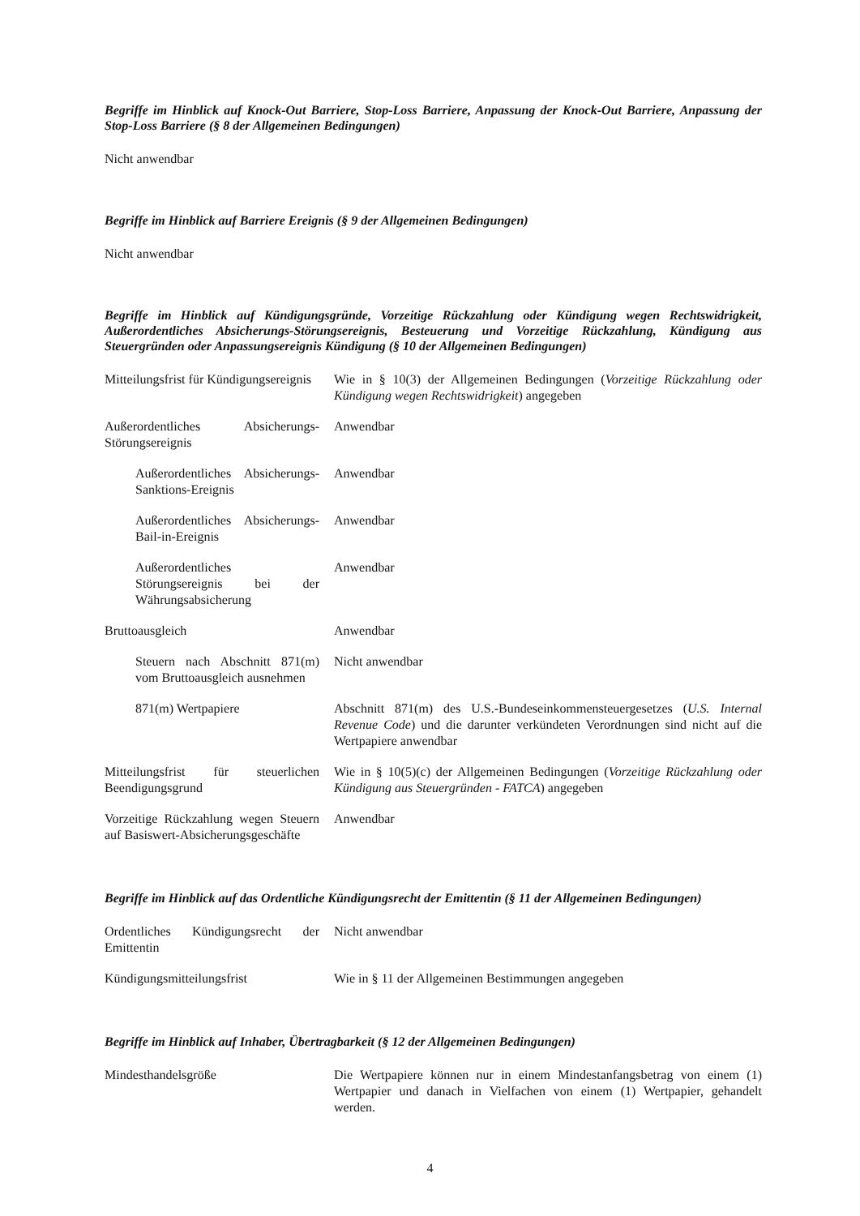Begriffe im Hinblick auf Knock-Out Barriere, Stop-Loss Barriere, Anpassung der Knock-Out Barriere, Anpassung der Stop-Loss Barriere (§ 8 der Allgemeinen Bedingungen)
Nicht anwendbar
Begriffe im Hinblick auf Barriere Ereignis (§ 9 der Allgemeinen Bedingungen)
Nicht anwendbar
Begriffe im Hinblick auf Kündigungsgründe, Vorzeitige Rückzahlung oder Kündigung wegen Rechtswidrigkeit, Außerordentliches Absicherungs-Störungsereignis, Besteuerung und Vorzeitige Rückzahlung, Kündigung aus Steuergründen oder Anpassungsereignis Kündigung (§ 10 der Allgemeinen Bedingungen)
| Mitteilungsfrist für Kündigungsereignis | Wie in § 10(3) der Allgemeinen Bedingungen ( Vorzeitige Rückzahlung oder Kündigung wegen Rechtswidrigkeit ) angegeben |
| Außerordentliches Absicherungs-Störungsereignis | Anwendbar |
| Außerordentliches Absicherungs-Sanktions-Ereignis | Anwendbar |
| Außerordentliches Absicherungs-Bail-in-Ereignis | Anwendbar |
| Außerordentliches Störungsereignis bei der Währungsabsicherung | Anwendbar |
| Bruttoausgleich | Anwendbar |
| Steuern nach Abschnitt 871(m) vom Bruttoausgleich ausnehmen | Nicht anwendbar |
| 871(m) Wertpapiere | Abschnitt 871(m) des U.S.-Bundeseinkommensteuergesetzes ( U.S. Internal Revenue Code ) und die darunter verkündeten Verordnungen sind nicht auf die Wertpapiere anwendbar |
| Mitteilungsfrist für steuerlichen Beendigungsgrund | Wie in § 10(5)(c) der Allgemeinen Bedingungen ( Vorzeitige Rückzahlung oder Kündigung aus Steuergründen - FATCA ) angegeben |
| Vorzeitige Rückzahlung wegen Steuern auf Basiswert-Absicherungsgeschäfte | Anwendbar |
Begriffe im Hinblick auf das Ordentliche Kündigungsrecht der Emittentin (§ 11 der Allgemeinen Bedingungen)
| Ordentliches Kündigungsrecht der Emittentin | Nicht anwendbar |
| Kündigungsmitteilungsfrist | Wie in § 11 der Allgemeinen Bestimmungen angegeben |
Begriffe im Hinblick auf Inhaber, Übertragbarkeit (§ 12 der Allgemeinen Bedingungen)
| Mindesthandelsgröße | Die Wertpapiere können nur in einem Mindestanfangsbetrag von einem (1) Wertpapier und danach in Vielfachen von einem (1) Wertpapier, gehandelt werden. |
4